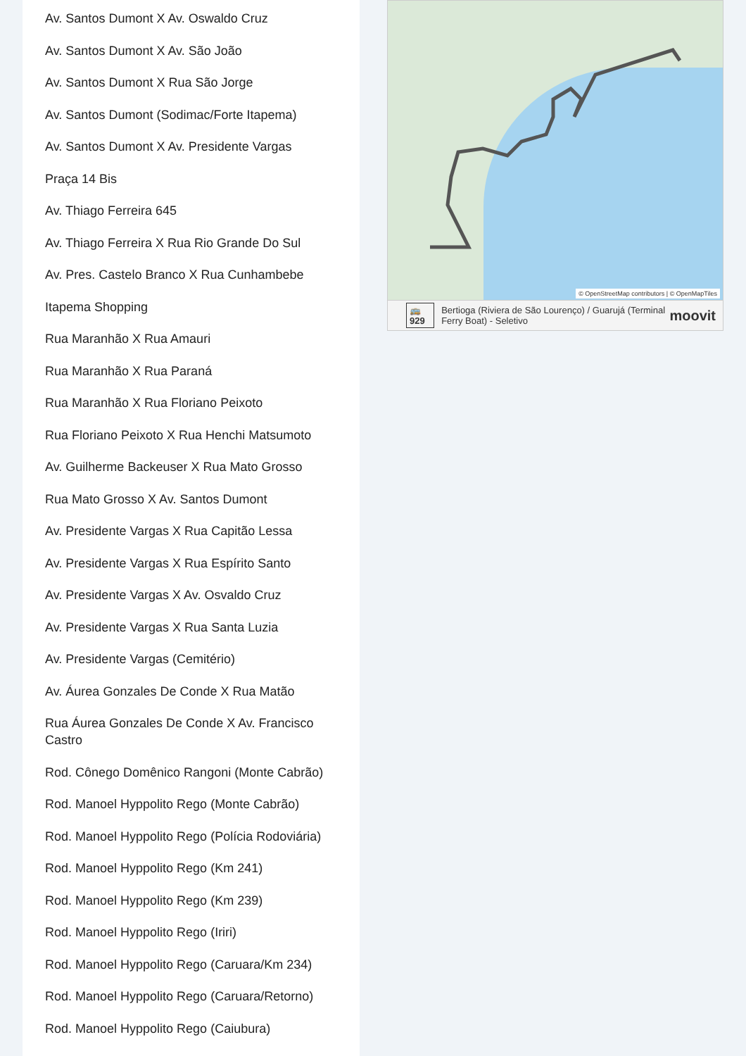Av. Santos Dumont X Av. Oswaldo Cruz
Av. Santos Dumont X Av. São João
Av. Santos Dumont X Rua São Jorge
Av. Santos Dumont (Sodimac/Forte Itapema)
Av. Santos Dumont X Av. Presidente Vargas
Praça 14 Bis
Av. Thiago Ferreira 645
Av. Thiago Ferreira X Rua Rio Grande Do Sul
Av. Pres. Castelo Branco X Rua Cunhambebe
Itapema Shopping
Rua Maranhão X Rua Amauri
Rua Maranhão X Rua Paraná
Rua Maranhão X Rua Floriano Peixoto
Rua Floriano Peixoto X Rua Henchi Matsumoto
Av. Guilherme Backeuser X Rua Mato Grosso
Rua Mato Grosso X Av. Santos Dumont
Av. Presidente Vargas X Rua Capitão Lessa
Av. Presidente Vargas X Rua Espírito Santo
Av. Presidente Vargas X Av. Osvaldo Cruz
Av. Presidente Vargas X Rua Santa Luzia
Av. Presidente Vargas (Cemitério)
Av. Áurea Gonzales De Conde X Rua Matão
Rua Áurea Gonzales De Conde X Av. Francisco Castro
Rod. Cônego Domênico Rangoni (Monte Cabrão)
Rod. Manoel Hyppolito Rego (Monte Cabrão)
Rod. Manoel Hyppolito Rego (Polícia Rodoviária)
Rod. Manoel Hyppolito Rego (Km 241)
Rod. Manoel Hyppolito Rego (Km 239)
Rod. Manoel Hyppolito Rego (Iriri)
Rod. Manoel Hyppolito Rego (Caruara/Km 234)
Rod. Manoel Hyppolito Rego (Caruara/Retorno)
Rod. Manoel Hyppolito Rego (Caiubura)
© OpenStreetMap contributors | © OpenMapTiles
🚌 929 Bertioga (Riviera de São Lourenço) / Guarujá (Terminal Ferry Boat) - Seletivo moovit